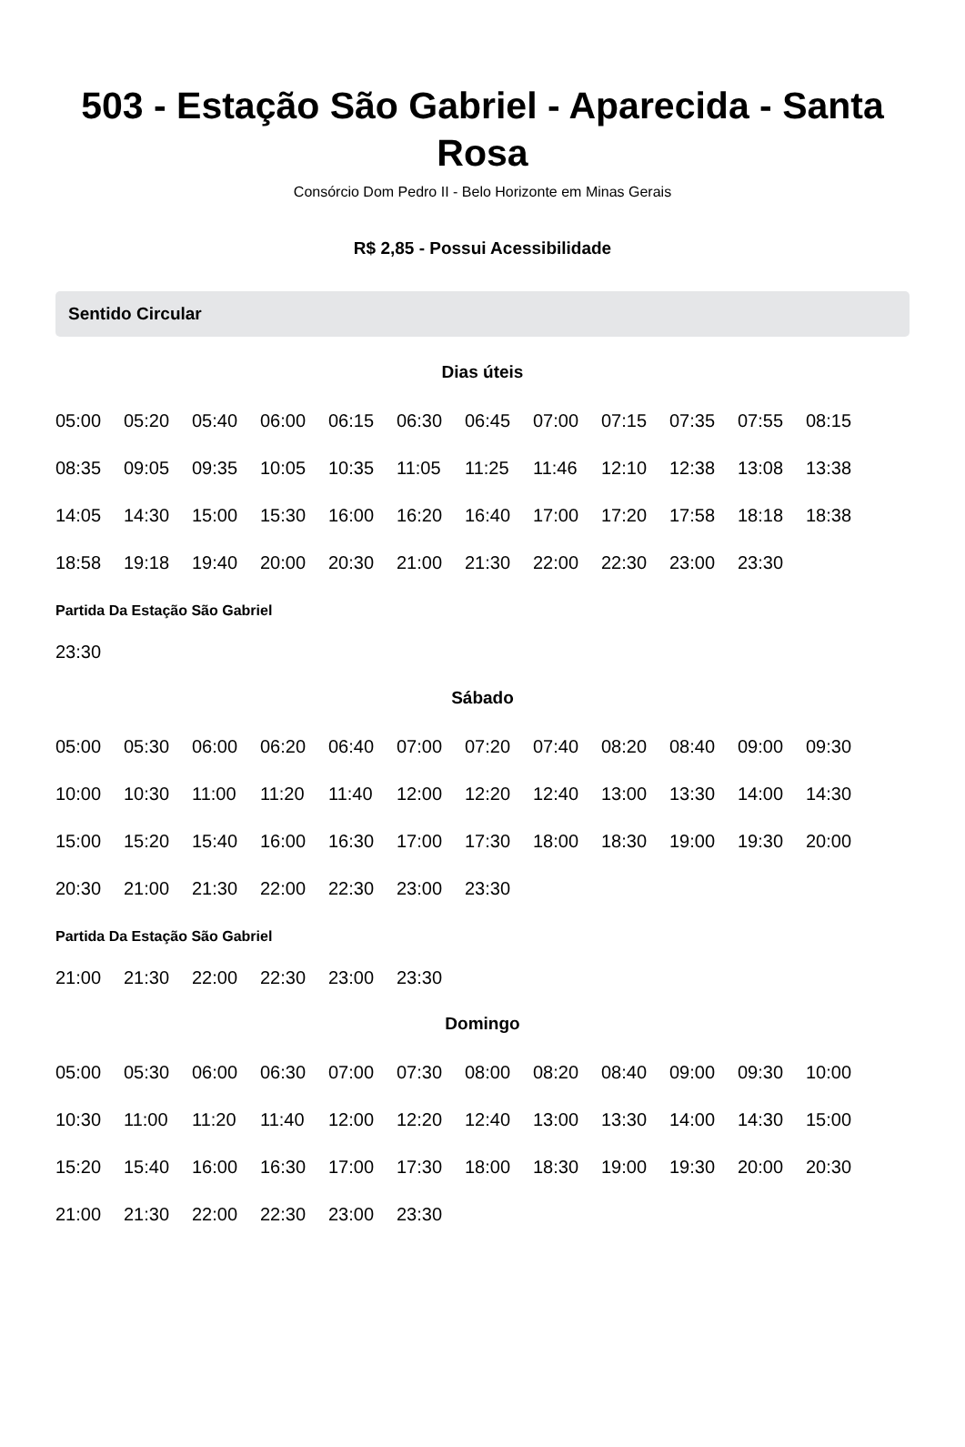503 - Estação São Gabriel - Aparecida - Santa Rosa
Consórcio Dom Pedro II - Belo Horizonte em Minas Gerais
R$ 2,85 - Possui Acessibilidade
Sentido Circular
Dias úteis
05:00 05:20 05:40 06:00 06:15 06:30 06:45 07:00 07:15 07:35 07:55 08:15
08:35 09:05 09:35 10:05 10:35 11:05 11:25 11:46 12:10 12:38 13:08 13:38
14:05 14:30 15:00 15:30 16:00 16:20 16:40 17:00 17:20 17:58 18:18 18:38
18:58 19:18 19:40 20:00 20:30 21:00 21:30 22:00 22:30 23:00 23:30
Partida Da Estação São Gabriel
23:30
Sábado
05:00 05:30 06:00 06:20 06:40 07:00 07:20 07:40 08:20 08:40 09:00 09:30
10:00 10:30 11:00 11:20 11:40 12:00 12:20 12:40 13:00 13:30 14:00 14:30
15:00 15:20 15:40 16:00 16:30 17:00 17:30 18:00 18:30 19:00 19:30 20:00
20:30 21:00 21:30 22:00 22:30 23:00 23:30
Partida Da Estação São Gabriel
21:00 21:30 22:00 22:30 23:00 23:30
Domingo
05:00 05:30 06:00 06:30 07:00 07:30 08:00 08:20 08:40 09:00 09:30 10:00
10:30 11:00 11:20 11:40 12:00 12:20 12:40 13:00 13:30 14:00 14:30 15:00
15:20 15:40 16:00 16:30 17:00 17:30 18:00 18:30 19:00 19:30 20:00 20:30
21:00 21:30 22:00 22:30 23:00 23:30